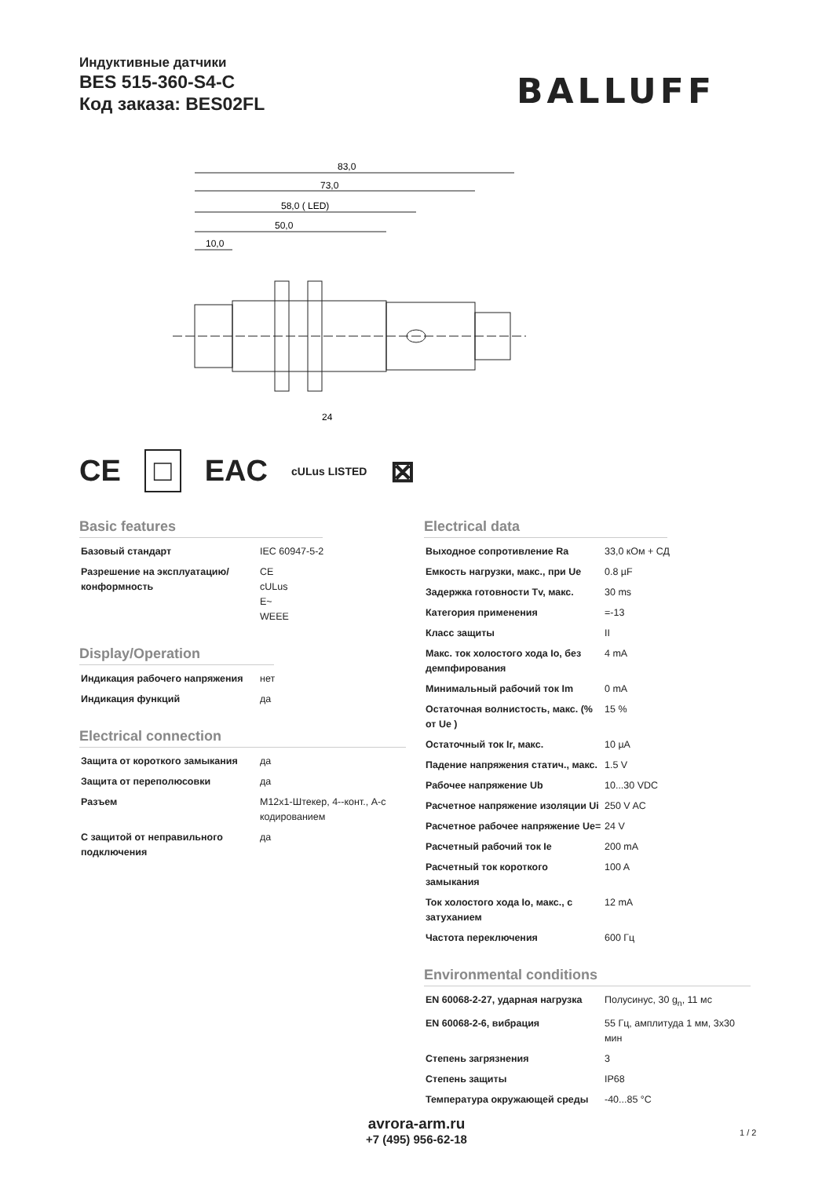Индуктивные датчики
BES 515-360-S4-C
Код заказа: BES02FL
BALLUFF
83,0
73,0
58,0 ( LED)
50,0
10,0
24
CE □ EAC cULus LISTED ⊠
Basic features
| Базовый стандарт | IEC 60947-5-2 |
| Разрешение на эксплуатацию/ конформность | CE cULus E~ WEEE |
Display/Operation
| Индикация рабочего напряжения | нет |
| Индикация функций | да |
Electrical connection
| Защита от короткого замыкания | да |
| Защита от переполюсовки | да |
| Разъем | M12x1-Штекер, 4--конт., A-с кодированием |
| С защитой от неправильного подключения | да |
Electrical data
| Выходное сопротивление Ra | 33,0 кОм + СД |
| Емкость нагрузки, макс., при Ue | 0.8 µF |
| Задержка готовности Tv, макс. | 30 ms |
| Категория применения | =-13 |
| Класс защиты | II |
| Макс. ток холостого хода Io, без демпфирования | 4 mA |
| Минимальный рабочий ток Im | 0 mA |
| Остаточная волнистость, макс. (% от Ue ) | 15 % |
| Остаточный ток Ir, макс. | 10 µA |
| Падение напряжения статич., макс. | 1.5 V |
| Рабочее напряжение Ub | 10...30 VDC |
| Расчетное напряжение изоляции Ui | 250 V AC |
| Расчетное рабочее напряжение Ue= | 24 V |
| Расчетный рабочий ток Ie | 200 mA |
| Расчетный ток короткого замыкания | 100 A |
| Ток холостого хода Io, макс., с затуханием | 12 mA |
| Частота переключения | 600 Гц |
Environmental conditions
| EN 60068-2-27, ударная нагрузка | Полусинус, 30 g<sub>n</sub>, 11 мс |
| EN 60068-2-6, вибрация | 55 Гц, амплитуда 1 мм, 3x30 мин |
| Степень загрязнения | 3 |
| Степень защиты | IP68 |
| Температура окружающей среды | -40...85 °C |
avrora-arm.ru
+7 (495) 956-62-18
1 / 2